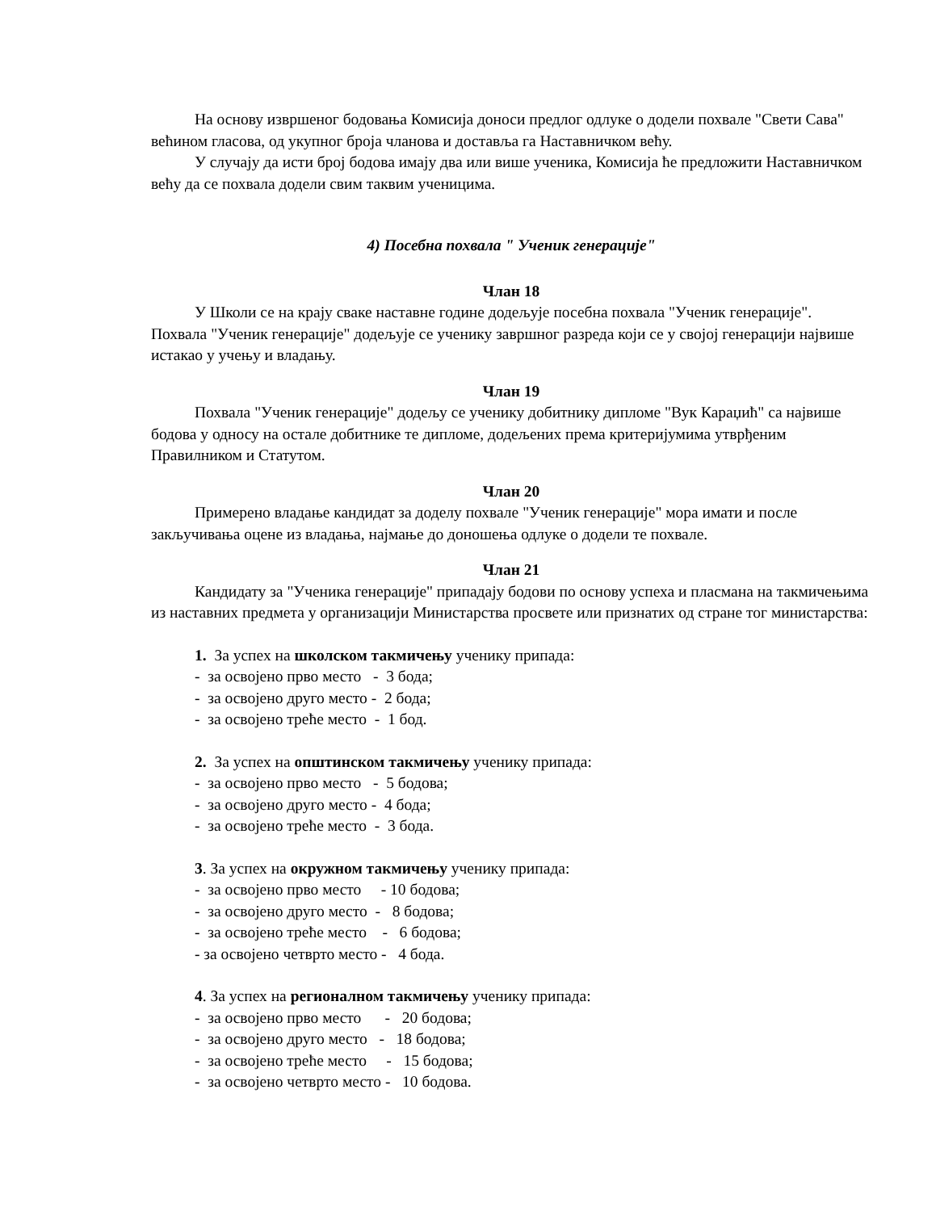На основу извршеног бодовања Комисија доноси предлог одлуке о додели похвале "Свети Сава" већином гласова, од укупног броја чланова и доставља га Наставничком већу.
У случају да исти број бодова имају два или више ученика, Комисија ће предложити Наставничком већу да се похвала додели свим таквим ученицима.
4) Посебна похвала " Ученик генерације"
Члан 18
У Школи се на крају сваке наставне године додељује посебна похвала "Ученик генерације". Похвала "Ученик генерације" додељује се ученику завршног разреда који се у својој генерацији највише истакао у учењу и владању.
Члан 19
Похвала "Ученик генерације" додељу се ученику добитнику дипломе "Вук Караџић" са највише бодова у односу на остале добитнике те дипломе, додељених према критеријумима утврђеним Правилником и Статутом.
Члан 20
Примерено владање кандидат за доделу похвале "Ученик генерације" мора имати и после закључивања оцене из владања, најмање до доношења одлуке о додели те похвале.
Члан 21
Кандидату за "Ученика генерације" припадају бодови по основу успеха и пласмана на такмичењима из наставних предмета у организацији Министарства просвете или признатих од стране тог министарства:
1. За успех на школском такмичењу ученику припада: - за освојено прво место - 3 бода; - за освојено друго место - 2 бода; - за освојено треће место - 1 бод.
2. За успех на општинском такмичењу ученику припада: - за освојено прво место - 5 бодова; - за освојено друго место - 4 бода; - за освојено треће место - 3 бода.
3. За успех на окружном такмичењу ученику припада: - за освојено прво место - 10 бодова; - за освојено друго место - 8 бодова; - за освојено треће место - 6 бодова; - за освојено четврто место - 4 бода.
4. За успех на регионалном такмичењу ученику припада: - за освојено прво место - 20 бодова; - за освојено друго место - 18 бодова; - за освојено треће место - 15 бодова; - за освојено четврто место - 10 бодова.